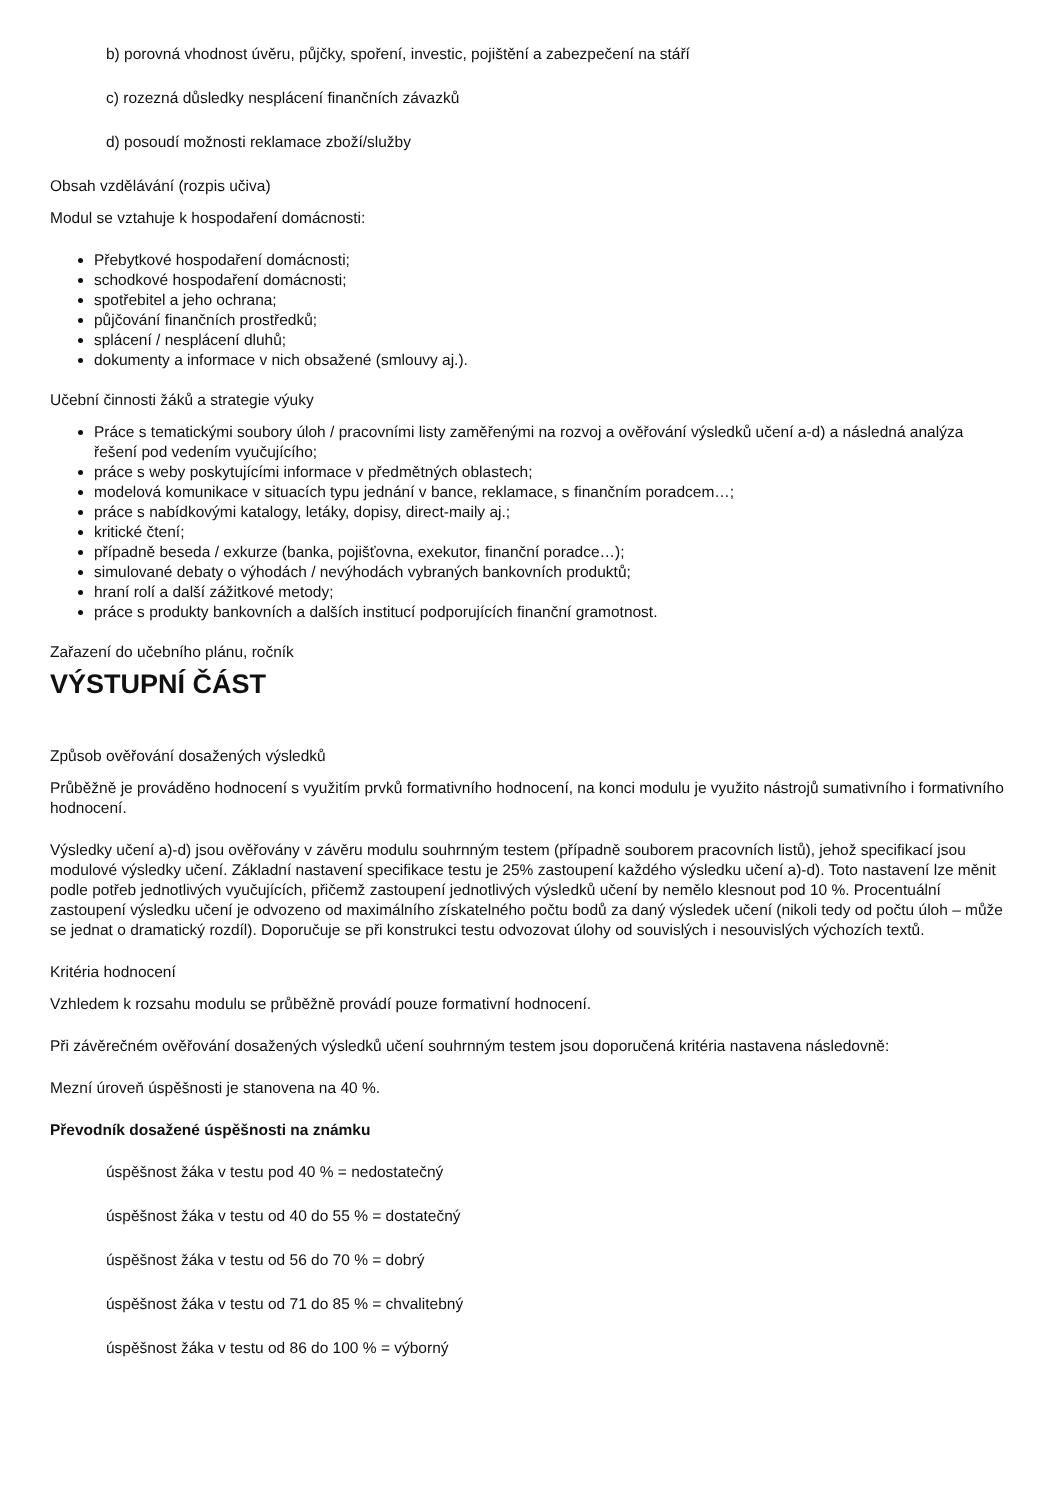b) porovná vhodnost úvěru, půjčky, spoření, investic, pojištění a zabezpečení na stáří
c) rozezná důsledky nesplácení finančních závazků
d) posoudí možnosti reklamace zboží/služby
Obsah vzdělávání (rozpis učiva)
Modul se vztahuje k hospodaření domácnosti:
Přebytkové hospodaření domácnosti;
schodkové hospodaření domácnosti;
spotřebitel a jeho ochrana;
půjčování finančních prostředků;
splácení / nesplácení dluhů;
dokumenty a informace v nich obsažené (smlouvy aj.).
Učební činnosti žáků a strategie výuky
Práce s tematickými soubory úloh / pracovními listy zaměřenými na rozvoj a ověřování výsledků učení a-d) a následná analýza řešení pod vedením vyučujícího;
práce s weby poskytujícími informace v předmětných oblastech;
modelová komunikace v situacích typu jednání v bance, reklamace, s finančním poradcem…;
práce s nabídkovými katalogy, letáky, dopisy, direct-maily aj.;
kritické čtení;
případně beseda / exkurze (banka, pojišťovna, exekutor, finanční poradce…);
simulované debaty o výhodách / nevýhodách vybraných bankovních produktů;
hraní rolí a další zážitkové metody;
práce s produkty bankovních a dalších institucí podporujících finanční gramotnost.
Zařazení do učebního plánu, ročník
VÝSTUPNÍ ČÁST
Způsob ověřování dosažených výsledků
Průběžně je prováděno hodnocení s využitím prvků formativního hodnocení, na konci modulu je využito nástrojů sumativního i formativního hodnocení.
Výsledky učení a)-d) jsou ověřovány v závěru modulu souhrnným testem (případně souborem pracovních listů), jehož specifikací jsou modulové výsledky učení. Základní nastavení specifikace testu je 25% zastoupení každého výsledku učení a)-d). Toto nastavení lze měnit podle potřeb jednotlivých vyučujících, přičemž zastoupení jednotlivých výsledků učení by nemělo klesnout pod 10 %. Procentuální zastoupení výsledku učení je odvozeno od maximálního získatelného počtu bodů za daný výsledek učení (nikoli tedy od počtu úloh – může se jednat o dramatický rozdíl). Doporučuje se při konstrukci testu odvozovat úlohy od souvislých i nesouvislých výchozích textů.
Kritéria hodnocení
Vzhledem k rozsahu modulu se průběžně provádí pouze formativní hodnocení.
Při závěrečném ověřování dosažených výsledků učení souhrnným testem jsou doporučená kritéria nastavena následovně:
Mezní úroveň úspěšnosti je stanovena na 40 %.
Převodník dosažené úspěšnosti na známku
úspěšnost žáka v testu pod 40 % = nedostatečný
úspěšnost žáka v testu od 40 do 55 % = dostatečný
úspěšnost žáka v testu od 56 do 70 % = dobrý
úspěšnost žáka v testu od 71 do 85 % = chvalitebný
úspěšnost žáka v testu od 86 do 100 % = výborný